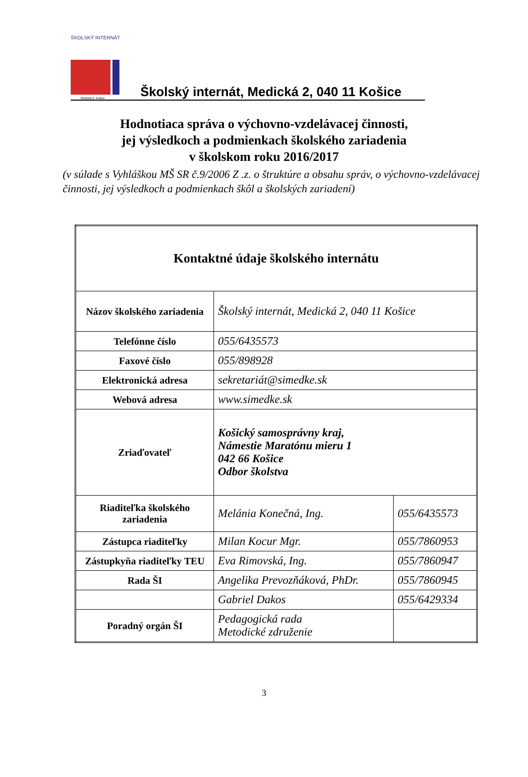ŠKOLSKÝ INTERNÁT
Medická 2, Košice
Školský internát, Medická 2, 040 11 Košice
Hodnotiaca správa o výchovno-vzdelávacej činnosti,
jej výsledkoch a podmienkach školského zariadenia
v školskom roku 2016/2017
(v súlade s Vyhláškou MŠ SR č.9/2006 Z .z. o štruktúre a obsahu správ, o výchovno-vzdelávacej činnosti, jej výsledkoch a podmienkach škôl a školských zariadení)
| Kontaktné údaje školského internátu | | |
| Názov školského zariadenia | Školský internát, Medická 2, 040 11 Košice | |
| Telefónne číslo | 055/6435573 | |
| Faxové číslo | 055/898928 | |
| Elektronická adresa | sekretariát@simedke.sk | |
| Webová adresa | www.simedke.sk | |
| Zriaďovateľ | Košický samosprávny kraj, Námestie Maratónu mieru 1 042 66 Košice Odbor školstva | |
| Riaditeľka školského zariadenia | Melánia Konečná, Ing. | 055/6435573 |
| Zástupca riaditeľky | Milan Kocur Mgr. | 055/7860953 |
| Zástupkyňa riaditeľky TEU | Eva Rimovská, Ing. | 055/7860947 |
| Rada ŠI | Angelika Prevozňáková, PhDr. | 055/7860945 |
| | Gabriel Dakos | 055/6429334 |
| Poradný orgán ŠI | Pedagogická rada Metodické združenie | |
3